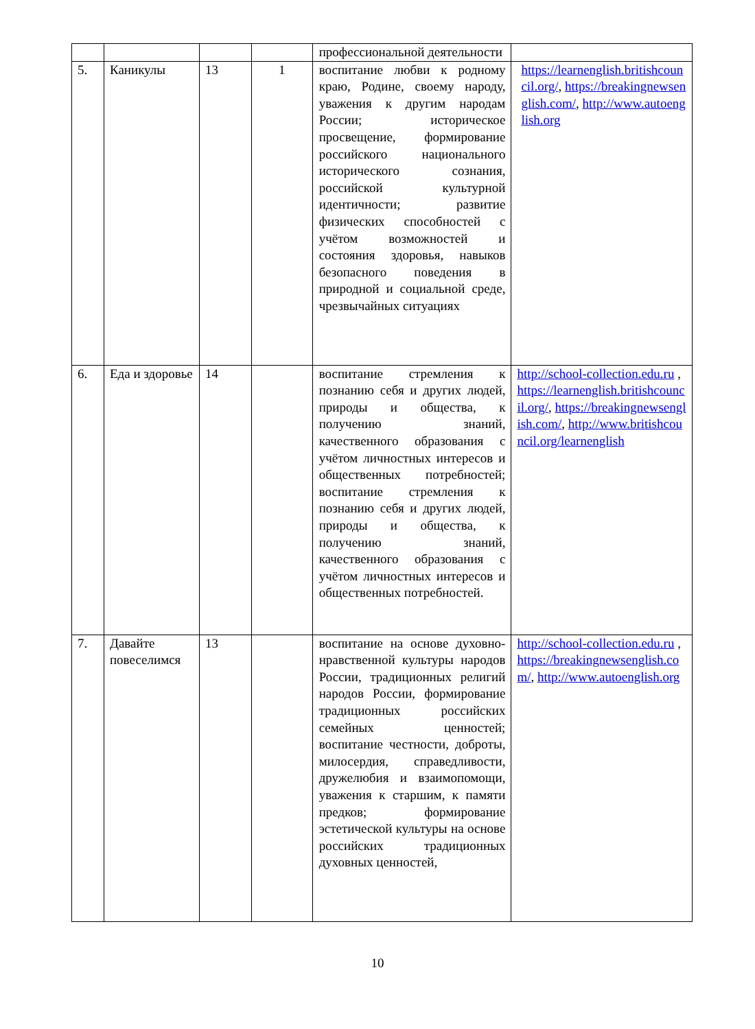| | | | | профессиональной деятельности | |
| 5. | Каникулы | 13 | 1 | воспитание любви к родному краю, Родине, своему народу, уважения к другим народам России; историческое просвещение, формирование российского национального исторического сознания, российской культурной идентичности; развитие физических способностей с учётом возможностей и состояния здоровья, навыков безопасного поведения в природной и социальной среде, чрезвычайных ситуациях | https://learnenglish.britishcouncil.org/ , https://breakingnewsenglish.com/ , http://www.autoenglish.org |
| 6. | Еда и здоровье | 14 | | воспитание стремления к познанию себя и других людей, природы и общества, к получению знаний, качественного образования с учётом личностных интересов и общественных потребностей; воспитание стремления к познанию себя и других людей, природы и общества, к получению знаний, качественного образования с учётом личностных интересов и общественных потребностей. | http://school-collection.edu.ru , https://learnenglish.britishcouncil.org/ , https://breakingnewsenglish.com/ , http://www.britishcouncil.org/learnenglish |
| 7. | Давайте повеселимся | 13 | | воспитание на основе духовно-нравственной культуры народов России, традиционных религий народов России, формирование традиционных российских семейных ценностей; воспитание честности, доброты, милосердия, справедливости, дружелюбия и взаимопомощи, уважения к старшим, к памяти предков; формирование эстетической культуры на основе российских традиционных духовных ценностей, | http://school-collection.edu.ru , https://breakingnewsenglish.com/ , http://www.autoenglish.org |
10